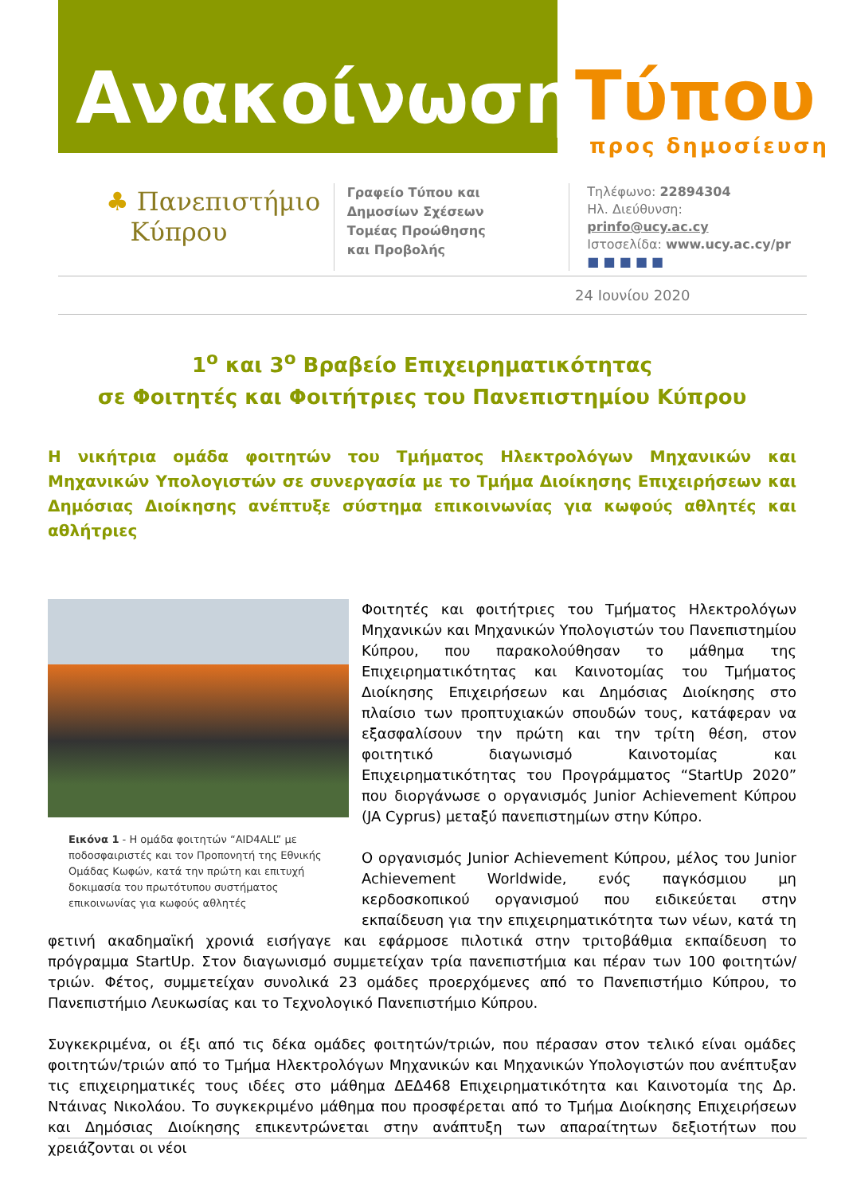Ανακοίνωση Τύπου
προς δημοσίευση
♣ Πανεπιστήμιο
Κύπρου
Γραφείο Τύπου και
Δημοσίων Σχέσεων
Τομέας Προώθησης
και Προβολής
Τηλέφωνο: 22894304
Ηλ. Διεύθυνση: prinfo@ucy.ac.cy
Ιστοσελίδα: www.ucy.ac.cy/pr
■ ■ ■ ■ ■
24 Ιουνίου 2020
1<sup>ο</sup> και 3<sup>ο</sup> Βραβείο Επιχειρηματικότητας
σε Φοιτητές και Φοιτήτριες του Πανεπιστημίου Κύπρου
Η νικήτρια ομάδα φοιτητών του Τμήματος Ηλεκτρολόγων Μηχανικών και Μηχανικών Υπολογιστών σε συνεργασία με το Τμήμα Διοίκησης Επιχειρήσεων και Δημόσιας Διοίκησης ανέπτυξε σύστημα επικοινωνίας για κωφούς αθλητές και αθλήτριες
Εικόνα 1 - Η ομάδα φοιτητών “AID4ALL” με ποδοσφαιριστές και τον Προπονητή της Εθνικής Ομάδας Κωφών, κατά την πρώτη και επιτυχή δοκιμασία του πρωτότυπου συστήματος επικοινωνίας για κωφούς αθλητές
Φοιτητές και φοιτήτριες του Τμήματος Ηλεκτρολόγων Μηχανικών και Μηχανικών Υπολογιστών του Πανεπιστημίου Κύπρου, που παρακολούθησαν το μάθημα της Επιχειρηματικότητας και Καινοτομίας του Τμήματος Διοίκησης Επιχειρήσεων και Δημόσιας Διοίκησης στο πλαίσιο των προπτυχιακών σπουδών τους, κατάφεραν να εξασφαλίσουν την πρώτη και την τρίτη θέση, στον φοιτητικό διαγωνισμό Καινοτομίας και Επιχειρηματικότητας του Προγράμματος “StartUp 2020” που διοργάνωσε ο οργανισμός Junior Achievement Κύπρου (JA Cyprus) μεταξύ πανεπιστημίων στην Κύπρο.
Ο οργανισμός Junior Achievement Κύπρου, μέλος του Junior Achievement Worldwide, ενός παγκόσμιου μη κερδοσκοπικού οργανισμού που ειδικεύεται στην εκπαίδευση για την επιχειρηματικότητα των νέων, κατά τη φετινή ακαδημαϊκή χρονιά εισήγαγε και εφάρμοσε πιλοτικά στην τριτοβάθμια εκπαίδευση το πρόγραμμα StartUp. Στον διαγωνισμό συμμετείχαν τρία πανεπιστήμια και πέραν των 100 φοιτητών/τριών. Φέτος, συμμετείχαν συνολικά 23 ομάδες προερχόμενες από το Πανεπιστήμιο Κύπρου, το Πανεπιστήμιο Λευκωσίας και το Τεχνολογικό Πανεπιστήμιο Κύπρου.
Συγκεκριμένα, οι έξι από τις δέκα ομάδες φοιτητών/τριών, που πέρασαν στον τελικό είναι ομάδες φοιτητών/τριών από το Τμήμα Ηλεκτρολόγων Μηχανικών και Μηχανικών Υπολογιστών που ανέπτυξαν τις επιχειρηματικές τους ιδέες στο μάθημα ΔΕΔ468 Επιχειρηματικότητα και Καινοτομία της Δρ. Ντάινας Νικολάου. Το συγκεκριμένο μάθημα που προσφέρεται από το Τμήμα Διοίκησης Επιχειρήσεων και Δημόσιας Διοίκησης επικεντρώνεται στην ανάπτυξη των απαραίτητων δεξιοτήτων που χρειάζονται οι νέοι